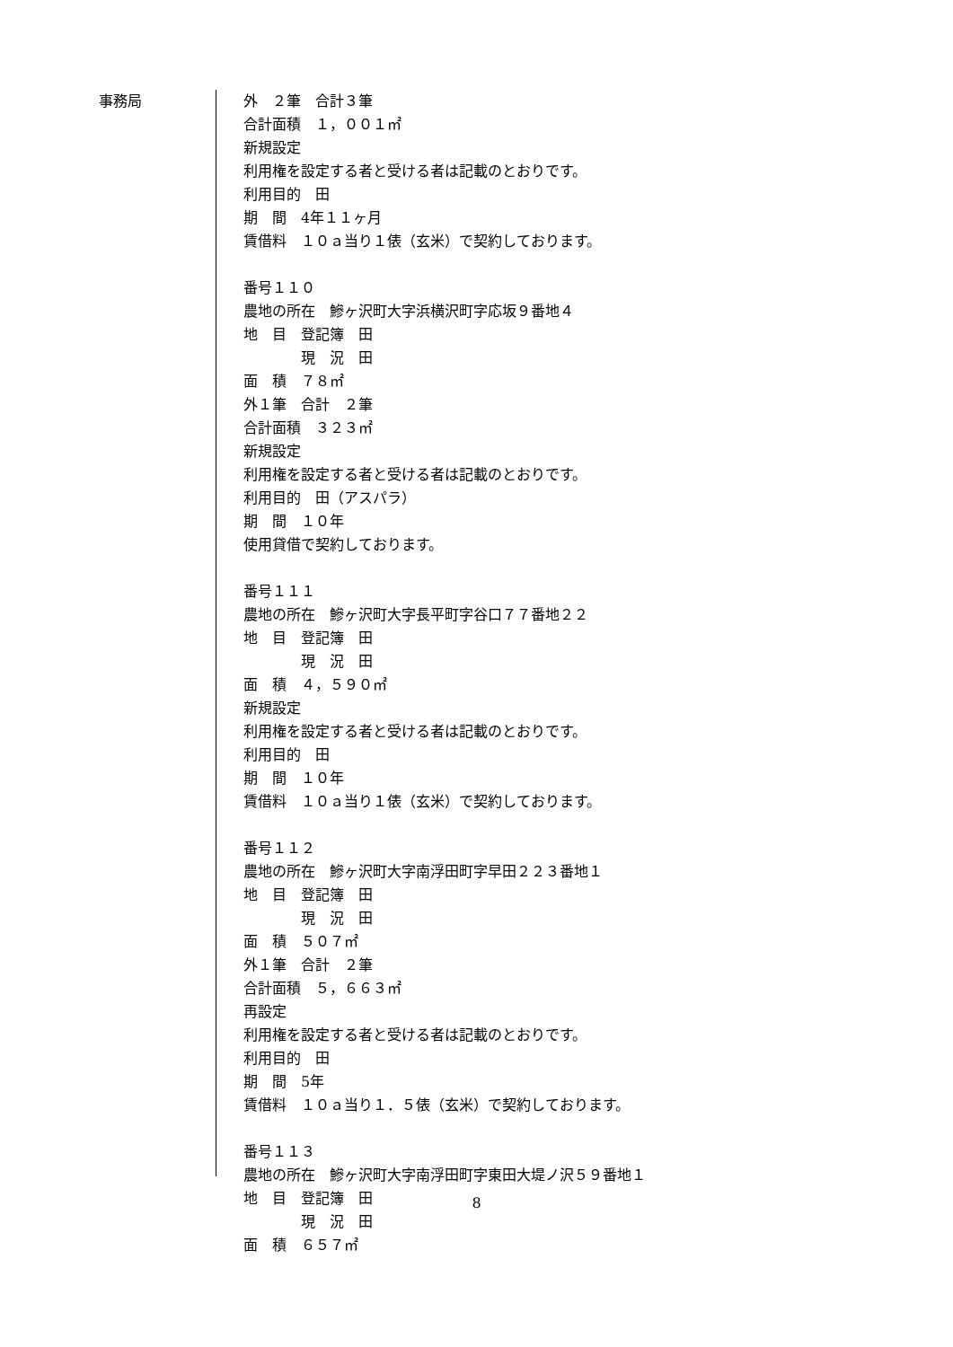事務局
外　２筆　合計３筆
合計面積　１，００１㎡
新規設定
利用権を設定する者と受ける者は記載のとおりです。
利用目的　田
期　間　4年１１ヶ月
賃借料　１０ａ当り１俵（玄米）で契約しております。
番号１１０
農地の所在　鰺ヶ沢町大字浜横沢町字応坂９番地４
地　目　登記簿　田
　　　　現　況　田
面　積　７８㎡
外１筆　合計　２筆
合計面積　３２３㎡
新規設定
利用権を設定する者と受ける者は記載のとおりです。
利用目的　田（アスパラ）
期　間　１０年
使用貸借で契約しております。
番号１１１
農地の所在　鰺ヶ沢町大字長平町字谷口７７番地２２
地　目　登記簿　田
　　　　現　況　田
面　積　４，５９０㎡
新規設定
利用権を設定する者と受ける者は記載のとおりです。
利用目的　田
期　間　１０年
賃借料　１０ａ当り１俵（玄米）で契約しております。
番号１１２
農地の所在　鰺ヶ沢町大字南浮田町字早田２２３番地１
地　目　登記簿　田
　　　　現　況　田
面　積　５０７㎡
外１筆　合計　２筆
合計面積　５，６６３㎡
再設定
利用権を設定する者と受ける者は記載のとおりです。
利用目的　田
期　間　5年
賃借料　１０ａ当り１．５俵（玄米）で契約しております。
番号１１３
農地の所在　鰺ヶ沢町大字南浮田町字東田大堤ノ沢５９番地１
地　目　登記簿　田
　　　　現　況　田
面　積　６５７㎡
8